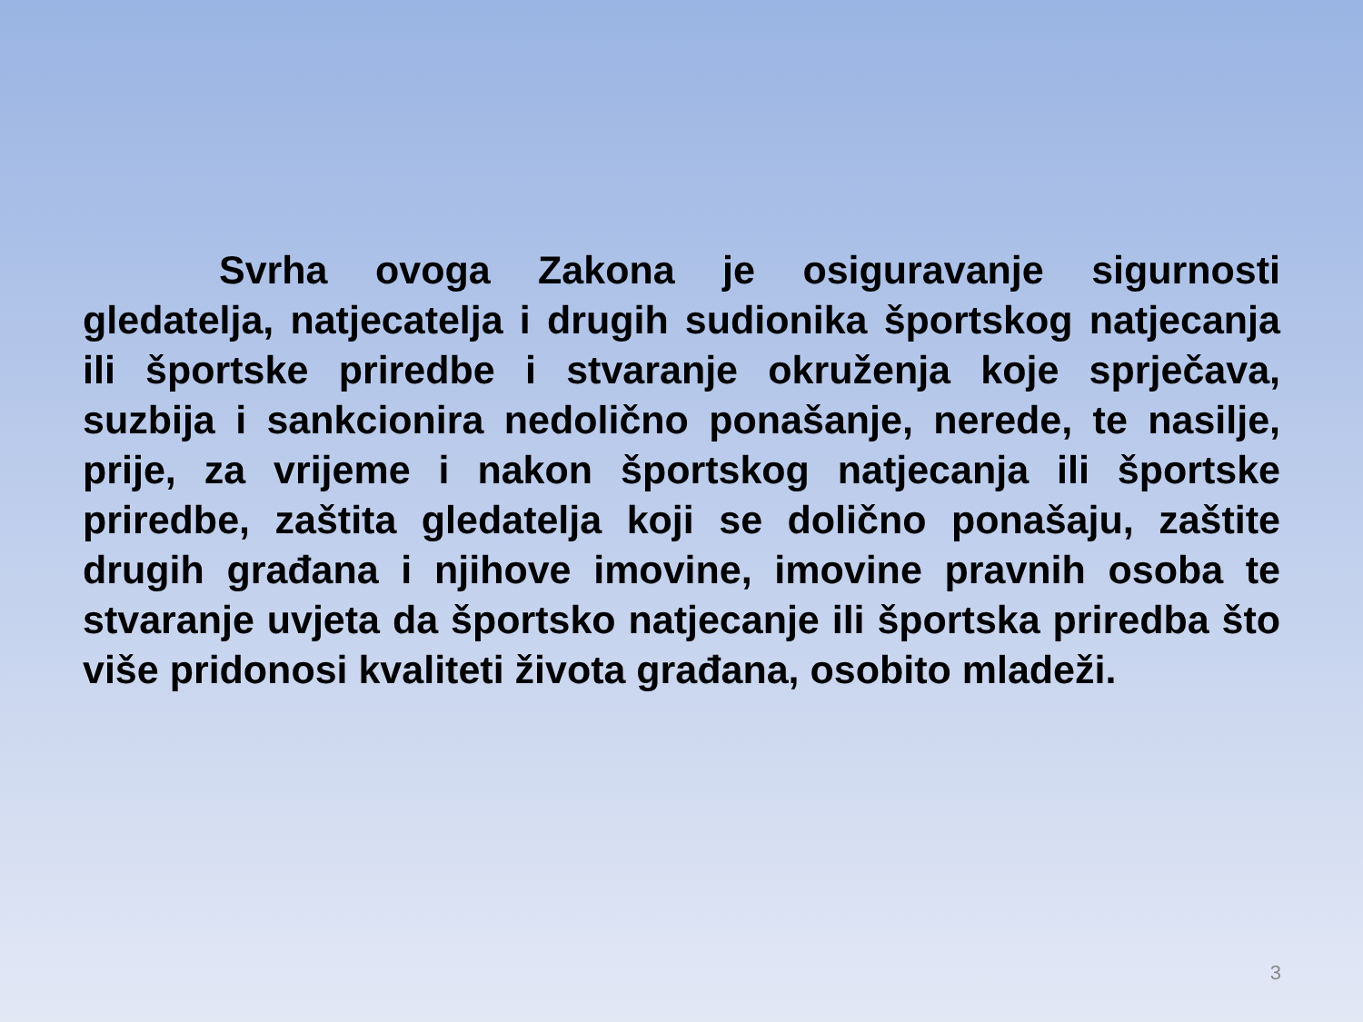Svrha ovoga Zakona je osiguravanje sigurnosti gledatelja, natjecatelja i drugih sudionika športskog natjecanja ili športske priredbe i stvaranje okruženja koje sprječava, suzbija i sankcionira nedolično ponašanje, nerede, te nasilje, prije, za vrijeme i nakon športskog natjecanja ili športske priredbe, zaštita gledatelja koji se dolično ponašaju, zaštite drugih građana i njihove imovine, imovine pravnih osoba te stvaranje uvjeta da športsko natjecanje ili športska priredba što više pridonosi kvaliteti života građana, osobito mladeži.
3